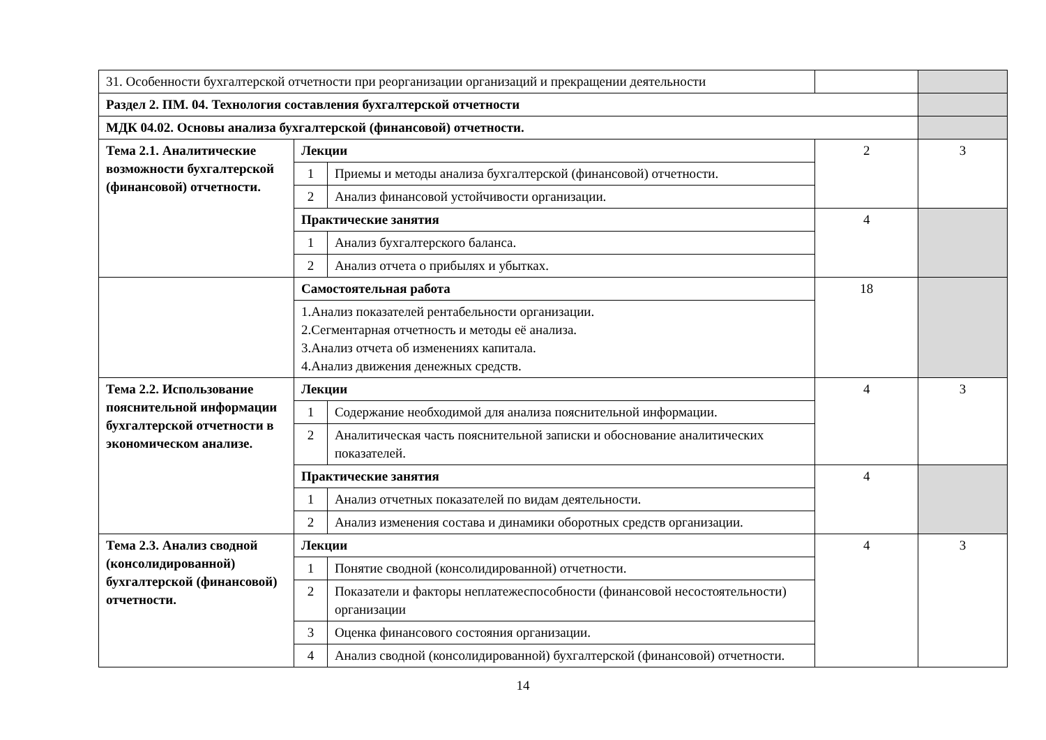| 31. Особенности бухгалтерской отчетности при реорганизации организаций и прекращении деятельности | | | | |
| Раздел 2. ПМ. 04. Технология составления бухгалтерской отчетности | | | | |
| МДК 04.02. Основы анализа бухгалтерской (финансовой) отчетности. | | | | |
| Тема 2.1. Аналитические возможности бухгалтерской (финансовой) отчетности. | Лекции | | 2 | 3 |
| | 1 | Приемы и методы анализа бухгалтерской (финансовой) отчетности. | | |
| | 2 | Анализ финансовой устойчивости организации. | | |
| | Практические занятия | | 4 | |
| | 1 | Анализ бухгалтерского баланса. | | |
| | 2 | Анализ отчета о прибылях и убытках. | | |
| | Самостоятельная работа | | 18 | |
| | 1.Анализ показателей рентабельности организации. 2.Сегментарная отчетность и методы её анализа. 3.Анализ отчета об изменениях капитала. 4.Анализ движения денежных средств. | | | |
| Тема 2.2. Использование пояснительной информации бухгалтерской отчетности в экономическом анализе. | Лекции | | 4 | 3 |
| | 1 | Содержание необходимой для анализа пояснительной информации. | | |
| | 2 | Аналитическая часть пояснительной записки и обоснование аналитических показателей. | | |
| | Практические занятия | | 4 | |
| | 1 | Анализ отчетных показателей по видам деятельности. | | |
| | 2 | Анализ изменения состава и динамики оборотных средств организации. | | |
| Тема 2.3. Анализ сводной (консолидированной) бухгалтерской (финансовой) отчетности. | Лекции | | 4 | 3 |
| | 1 | Понятие сводной (консолидированной) отчетности. | | |
| | 2 | Показатели и факторы неплатежеспособности (финансовой несостоятельности) организации | | |
| | 3 | Оценка финансового состояния организации. | | |
| | 4 | Анализ сводной (консолидированной) бухгалтерской (финансовой) отчетности. | | |
14